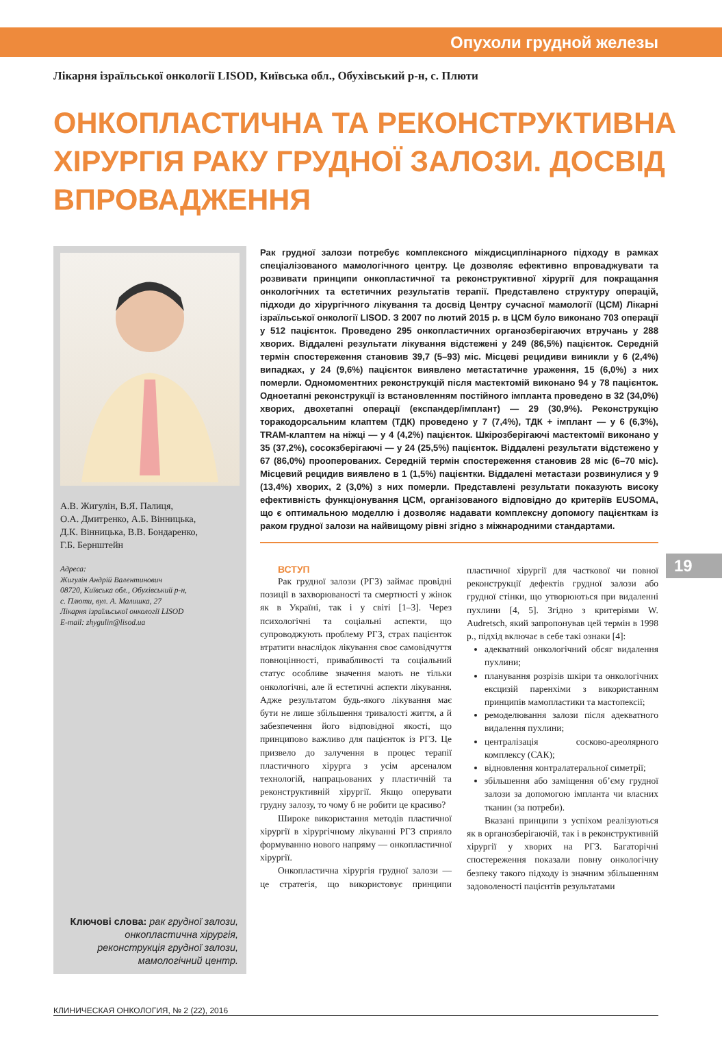Опухоли грудной железы
Лікарня ізраїльської онкології LISOD, Київська обл., Обухівський р-н, с. Плюти
ОНКОПЛАСТИЧНА ТА РЕКОНСТРУКТИВНА ХІРУРГІЯ РАКУ ГРУДНОЇ ЗАЛОЗИ. ДОСВІД ВПРОВАДЖЕННЯ
А.В. Жигулін, В.Я. Палиця,
О.А. Дмитренко, А.Б. Вінницька,
Д.К. Вінницька, В.В. Бондаренко,
Г.Б. Бернштейн
Адреса:
Жигулін Андрій Валентинович
08720, Київська обл., Обухівський р-н,
с. Плюти, вул. А. Малишка, 27
Лікарня ізраїльської онкології LISOD
E-mail: zhygulin@lisod.ua
Ключові слова: рак грудної залози, онкопластична хірургія, реконструкція грудної залози, мамологічний центр.
Рак грудної залози потребує комплексного міждисциплінарного підходу в рамках спеціалізованого мамологічного центру. Це дозволяє ефективно впроваджувати та розвивати принципи онкопластичної та реконструктивної хірургії для покращання онкологічних та естетичних результатів терапії. Представлено структуру операцій, підходи до хірургічного лікування та досвід Центру сучасної мамології (ЦСМ) Лікарні ізраїльської онкології LISOD. З 2007 по лютий 2015 р. в ЦСМ було виконано 703 операції у 512 пацієнток. Проведено 295 онкопластичних органозберігаючих втручань у 288 хворих. Віддалені результати лікування відстежені у 249 (86,5%) пацієнток. Середній термін спостереження становив 39,7 (5–93) міс. Місцеві рецидиви виникли у 6 (2,4%) випадках, у 24 (9,6%) пацієнток виявлено метастатичне ураження, 15 (6,0%) з них померли. Одномоментних реконструкцій після мастектомій виконано 94 у 78 пацієнток. Одноетапні реконструкції із встановленням постійного імпланта проведено в 32 (34,0%) хворих, двохетапні операції (експандер/імплант) — 29 (30,9%). Реконструкцію торакодорсальним клаптем (ТДК) проведено у 7 (7,4%), ТДК + імплант — у 6 (6,3%), TRAM-клаптем на ніжці — у 4 (4,2%) пацієнток. Шкірозберігаючі мастектомії виконано у 35 (37,2%), сосокзберігаючі — у 24 (25,5%) пацієнток. Віддалені результати відстежено у 67 (86,0%) прооперованих. Середній термін спостереження становив 28 міс (6–70 міс). Місцевий рецидив виявлено в 1 (1,5%) пацієнтки. Віддалені метастази розвинулися у 9 (13,4%) хворих, 2 (3,0%) з них померли. Представлені результати показують високу ефективність функціонування ЦСМ, організованого відповідно до критеріїв EUSOMA, що є оптимальною моделлю і дозволяє надавати комплексну допомогу пацієнткам із раком грудної залози на найвищому рівні згідно з міжнародними стандартами.
ВСТУП
Рак грудної залози (РГЗ) займає провідні позиції в захворюваності та смертності у жінок як в Україні, так і у світі [1–3]. Через психологічні та соціальні аспекти, що супроводжують проблему РГЗ, страх пацієнток втратити внаслідок лікування своє самовідчуття повноцінності, привабливості та соціальний статус особливе значення мають не тільки онкологічні, але й естетичні аспекти лікування. Адже результатом будь-якого лікування має бути не лише збільшення тривалості життя, а й забезпечення його відповідної якості, що принципово важливо для пацієнток із РГЗ. Це призвело до залучення в процес терапії пластичного хірурга з усім арсеналом технологій, напрацьованих у пластичній та реконструктивній хірургії. Якщо оперувати грудну залозу, то чому б не робити це красиво?
Широке використання методів пластичної хірургії в хірургічному лікуванні РГЗ сприяло формуванню нового напряму — онкопластичної хірургії.
Онкопластична хірургія грудної залози — це стратегія, що використовує принципи пластичної хірургії для часткової чи повної реконструкції дефектів грудної залози або грудної стінки, що утворюються при видаленні пухлини [4, 5]. Згідно з критеріями W. Audretsch, який запропонував цей термін в 1998 р., підхід включає в себе такі ознаки [4]:
адекватний онкологічний обсяг видалення пухлини;
планування розрізів шкіри та онкологічних ексцизій паренхіми з використанням принципів мамопластики та мастопексії;
ремоделювання залози після адекватного видалення пухлини;
централізація сосково-ареолярного комплексу (САК);
відновлення контралатеральної симетрії;
збільшення або заміщення об’єму грудної залози за допомогою імпланта чи власних тканин (за потреби).
Вказані принципи з успіхом реалізуються як в органозберігаючій, так і в реконструктивній хірургії у хворих на РГЗ. Багаторічні спостереження показали повну онкологічну безпеку такого підходу із значним збільшенням задоволеності пацієнтів результатами
19
КЛИНИЧЕСКАЯ ОНКОЛОГИЯ, № 2 (22), 2016